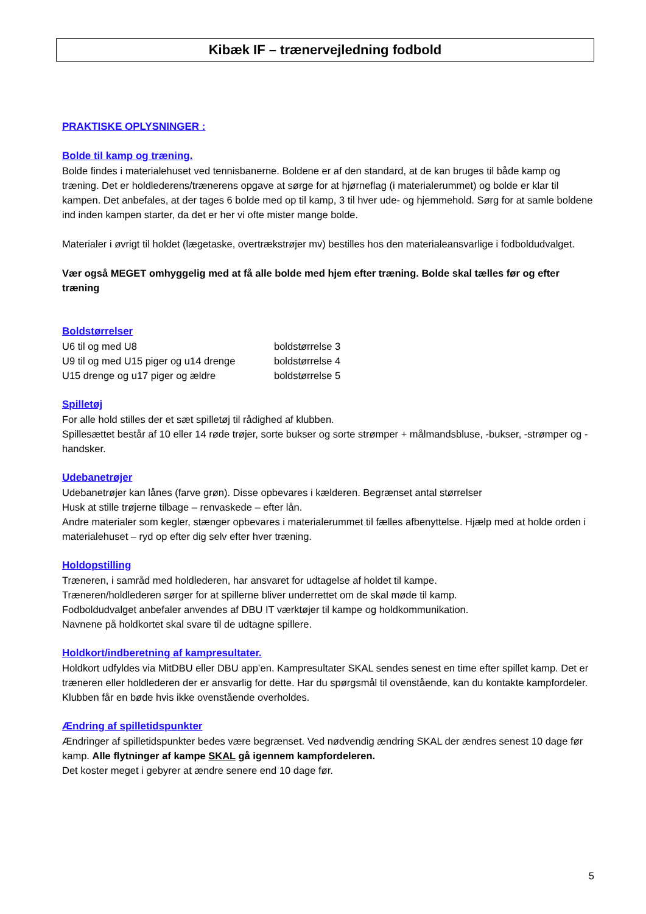Kibæk IF – trænervejledning fodbold
PRAKTISKE OPLYSNINGER :
Bolde til kamp og træning.
Bolde findes i materialehuset ved tennisbanerne. Boldene er af den standard, at de kan bruges til både kamp og træning. Det er holdlederens/trænerens opgave at sørge for at hjørneflag (i materialerummet) og bolde er klar til kampen. Det anbefales, at der tages 6 bolde med op til kamp, 3 til hver ude- og hjemmehold. Sørg for at samle boldene ind inden kampen starter, da det er her vi ofte mister mange bolde.
Materialer i øvrigt til holdet (lægetaske, overtrækstrøjer mv) bestilles hos den materialeansvarlige i fodboldudvalget.
Vær også MEGET omhyggelig med at få alle bolde med hjem efter træning. Bolde skal tælles før og efter træning
Boldstørrelser
| U6 til og med U8 | boldstørrelse 3 |
| U9 til og med U15 piger og u14 drenge | boldstørrelse 4 |
| U15 drenge og u17 piger og ældre | boldstørrelse 5 |
Spilletøj
For alle hold stilles der et sæt spilletøj til rådighed af klubben.
Spillesættet består af 10 eller 14 røde trøjer, sorte bukser og sorte strømper + målmandsbluse, -bukser, -strømper og -handsker.
Udebanetrøjer
Udebanetrøjer kan lånes (farve grøn). Disse opbevares i kælderen. Begrænset antal størrelser
Husk at stille trøjerne tilbage – renvaskede – efter lån.
Andre materialer som kegler, stænger opbevares i materialerummet til fælles afbenyttelse. Hjælp med at holde orden i materialehuset – ryd op efter dig selv efter hver træning.
Holdopstilling
Træneren, i samråd med holdlederen, har ansvaret for udtagelse af holdet til kampe.
Træneren/holdlederen sørger for at spillerne bliver underrettet om de skal møde til kamp.
Fodboldudvalget anbefaler anvendes af DBU IT værktøjer til kampe og holdkommunikation.
Navnene på holdkortet skal svare til de udtagne spillere.
Holdkort/indberetning af kampresultater.
Holdkort udfyldes via MitDBU eller DBU app’en. Kampresultater SKAL sendes senest en time efter spillet kamp. Det er træneren eller holdlederen der er ansvarlig for dette. Har du spørgsmål til ovenstående, kan du kontakte kampfordeler. Klubben får en bøde hvis ikke ovenstående overholdes.
Ændring af spilletidspunkter
Ændringer af spilletidspunkter bedes være begrænset. Ved nødvendig ændring SKAL der ændres senest 10 dage før kamp. Alle flytninger af kampe SKAL gå igennem kampfordeleren.
Det koster meget i gebyrer at ændre senere end 10 dage før.
5